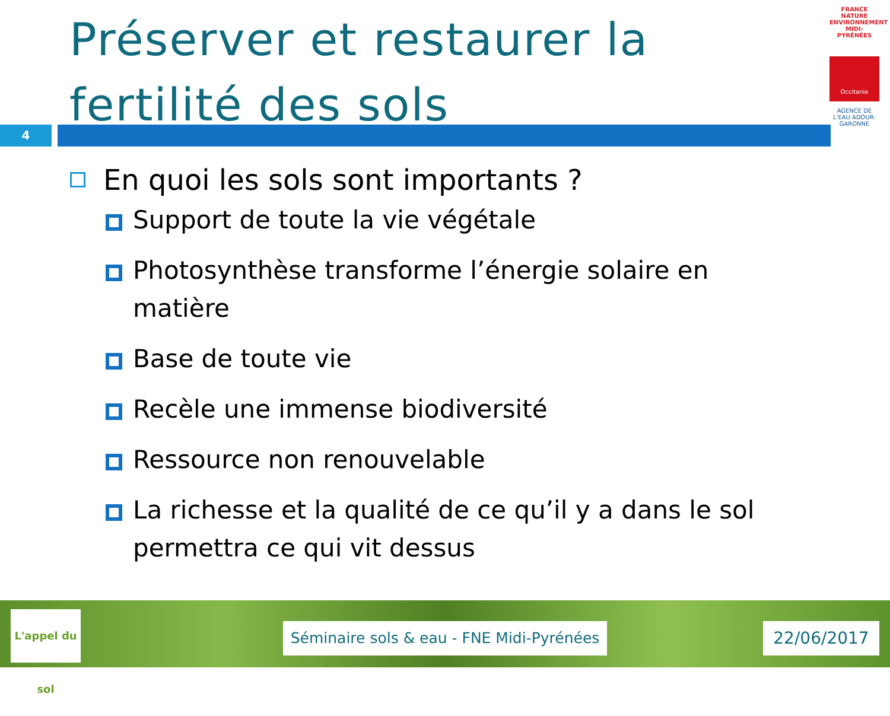Préserver et restaurer la fertilité des sols
4
FRANCE NATURE ENVIRONNEMENT MIDI-PYRÉNÉES
Occitanie
AGENCE DE L'EAU ADOUR-GARONNE
En quoi les sols sont importants ?
Support de toute la vie végétale
Photosynthèse transforme l’énergie solaire en matière
Base de toute vie
Recèle une immense biodiversité
Ressource non renouvelable
La richesse et la qualité de ce qu’il y a dans le sol permettra ce qui vit dessus
L'appel du sol
Séminaire sols & eau - FNE Midi-Pyrénées
22/06/2017